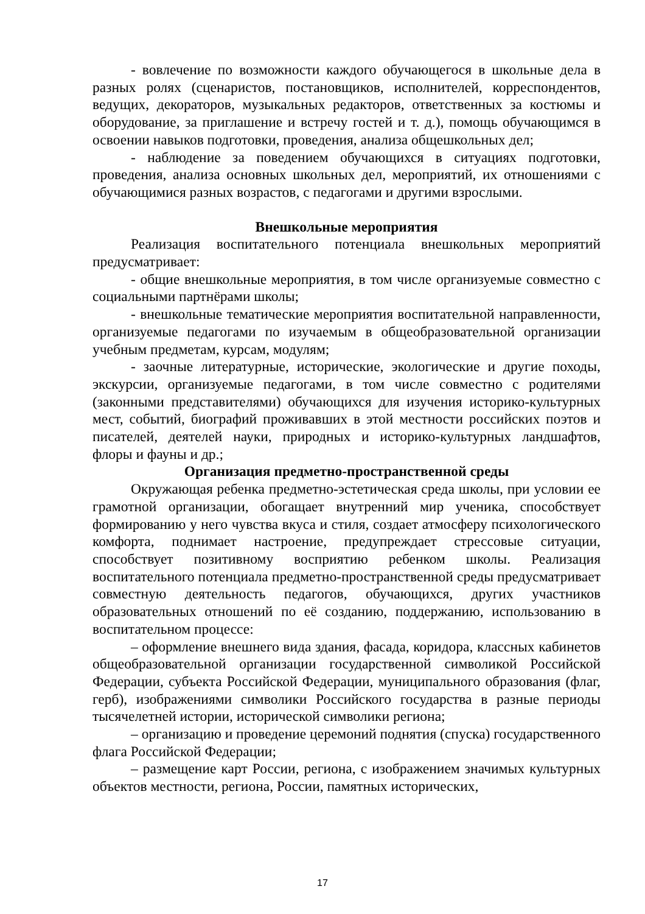- вовлечение по возможности каждого обучающегося в школьные дела в разных ролях (сценаристов, постановщиков, исполнителей, корреспондентов, ведущих, декораторов, музыкальных редакторов, ответственных за костюмы и оборудование, за приглашение и встречу гостей и т. д.), помощь обучающимся в освоении навыков подготовки, проведения, анализа общешкольных дел;
- наблюдение за поведением обучающихся в ситуациях подготовки, проведения, анализа основных школьных дел, мероприятий, их отношениями с обучающимися разных возрастов, с педагогами и другими взрослыми.
Внешкольные мероприятия
Реализация воспитательного потенциала внешкольных мероприятий предусматривает:
- общие внешкольные мероприятия, в том числе организуемые совместно с социальными партнёрами школы;
- внешкольные тематические мероприятия воспитательной направленности, организуемые педагогами по изучаемым в общеобразовательной организации учебным предметам, курсам, модулям;
- заочные литературные, исторические, экологические и другие походы, экскурсии, организуемые педагогами, в том числе совместно с родителями (законными представителями) обучающихся для изучения историко-культурных мест, событий, биографий проживавших в этой местности российских поэтов и писателей, деятелей науки, природных и историко-культурных ландшафтов, флоры и фауны и др.;
Организация предметно-пространственной среды
Окружающая ребенка предметно-эстетическая среда школы, при условии ее грамотной организации, обогащает внутренний мир ученика, способствует формированию у него чувства вкуса и стиля, создает атмосферу психологического комфорта, поднимает настроение, предупреждает стрессовые ситуации, способствует позитивному восприятию ребенком школы. Реализация воспитательного потенциала предметно-пространственной среды предусматривает совместную деятельность педагогов, обучающихся, других участников образовательных отношений по её созданию, поддержанию, использованию в воспитательном процессе:
– оформление внешнего вида здания, фасада, коридора, классных кабинетов общеобразовательной организации государственной символикой Российской Федерации, субъекта Российской Федерации, муниципального образования (флаг, герб), изображениями символики Российского государства в разные периоды тысячелетней истории, исторической символики региона;
– организацию и проведение церемоний поднятия (спуска) государственного флага Российской Федерации;
– размещение карт России, региона, с изображением значимых культурных объектов местности, региона, России, памятных исторических,
17